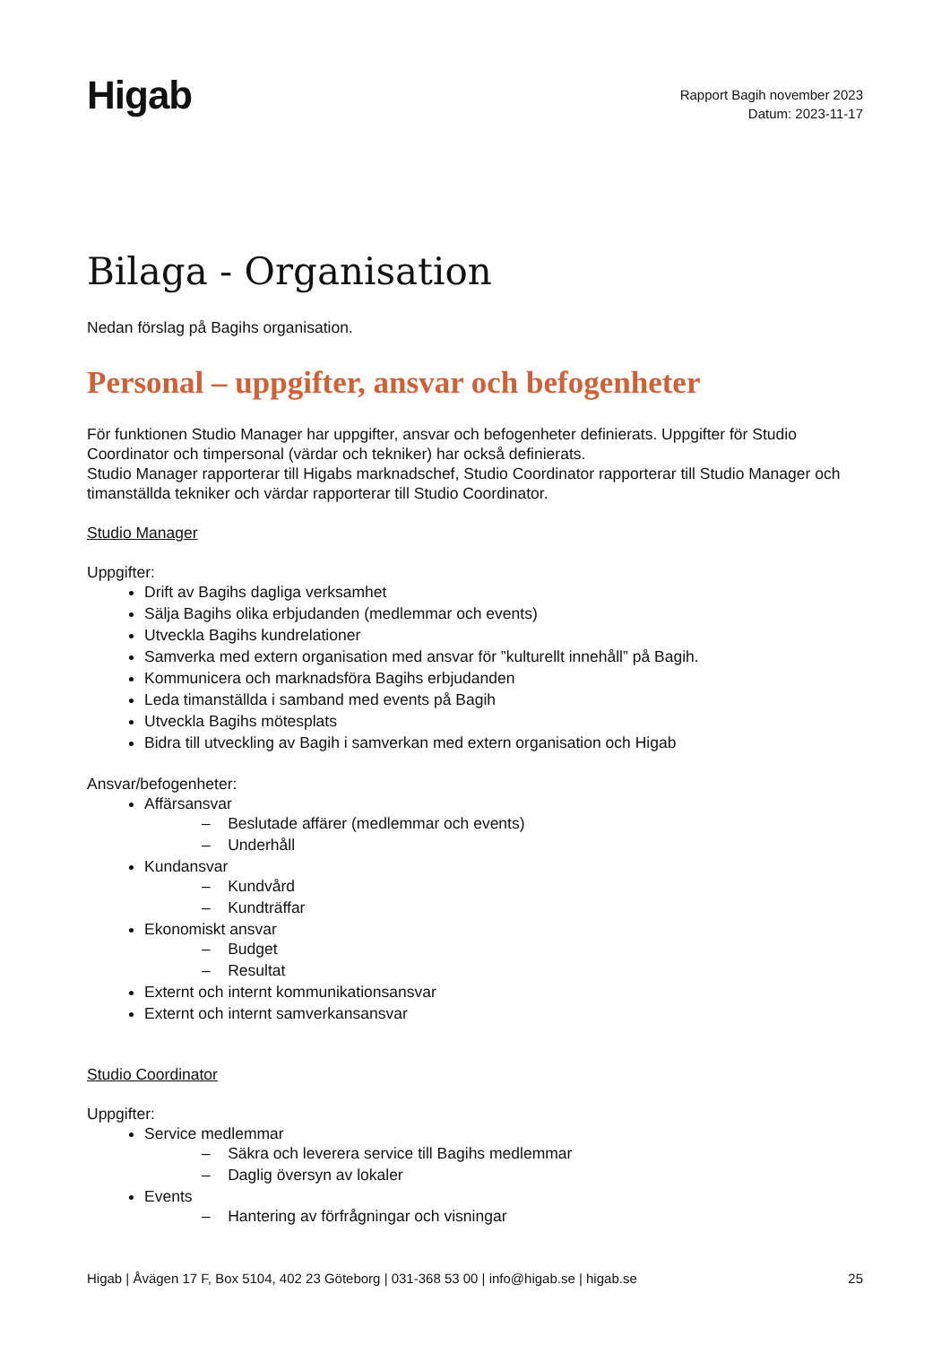Higab
Rapport Bagih november 2023
Datum: 2023-11-17
Bilaga - Organisation
Nedan förslag på Bagihs organisation.
Personal – uppgifter, ansvar och befogenheter
För funktionen Studio Manager har uppgifter, ansvar och befogenheter definierats. Uppgifter för Studio Coordinator och timpersonal (värdar och tekniker) har också definierats.
Studio Manager rapporterar till Higabs marknadschef, Studio Coordinator rapporterar till Studio Manager och timanställda tekniker och värdar rapporterar till Studio Coordinator.
Studio Manager
Uppgifter:
Drift av Bagihs dagliga verksamhet
Sälja Bagihs olika erbjudanden (medlemmar och events)
Utveckla Bagihs kundrelationer
Samverka med extern organisation med ansvar för ”kulturellt innehåll” på Bagih.
Kommunicera och marknadsföra Bagihs erbjudanden
Leda timanställda i samband med events på Bagih
Utveckla Bagihs mötesplats
Bidra till utveckling av Bagih i samverkan med extern organisation och Higab
Ansvar/befogenheter:
Affärsansvar
– Beslutade affärer (medlemmar och events)
– Underhåll
Kundansvar
– Kundvård
– Kundträffar
Ekonomiskt ansvar
– Budget
– Resultat
Externt och internt kommunikationsansvar
Externt och internt samverkansansvar
Studio Coordinator
Uppgifter:
Service medlemmar
– Säkra och leverera service till Bagihs medlemmar
– Daglig översyn av lokaler
Events
– Hantering av förfrågningar och visningar
Higab | Åvägen 17 F, Box 5104, 402 23 Göteborg | 031-368 53 00 | info@higab.se | higab.se 25